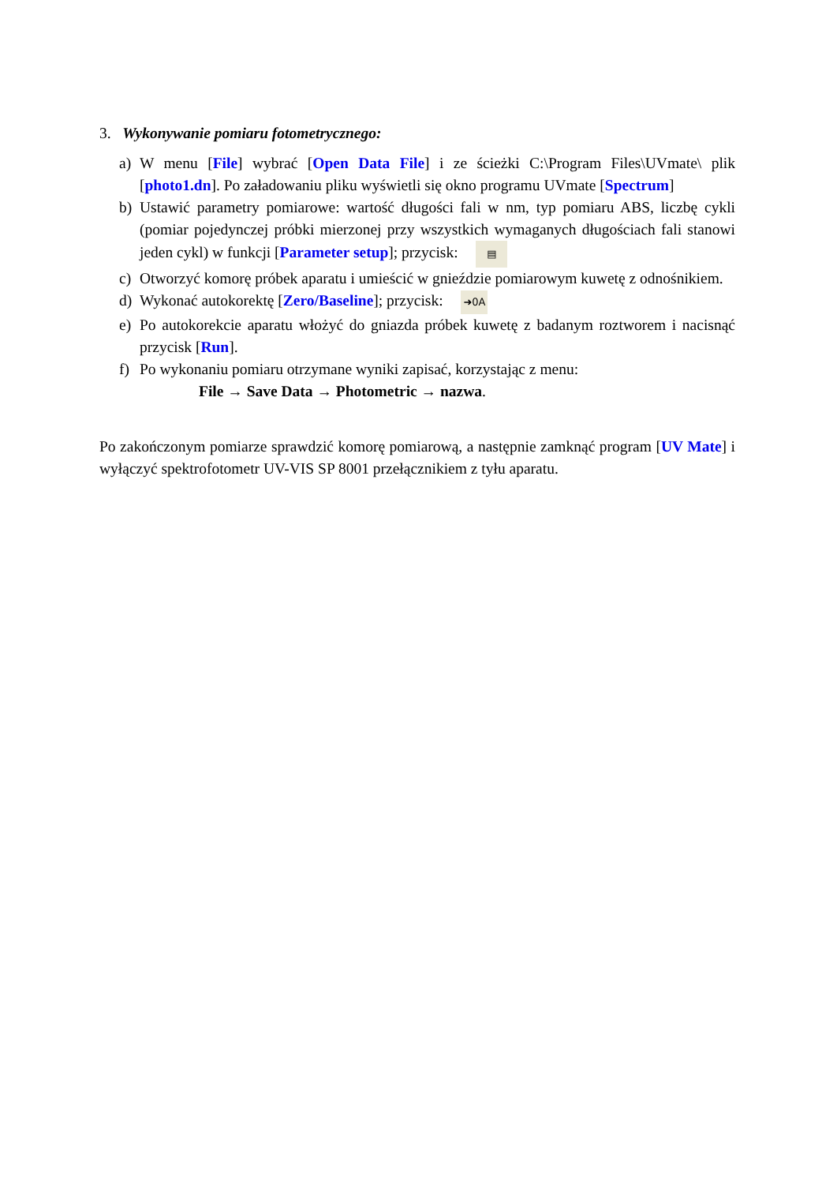3. Wykonywanie pomiaru fotometrycznego:
a) W menu [File] wybrać [Open Data File] i ze ścieżki C:\Program Files\UVmate\ plik [photo1.dn]. Po załadowaniu pliku wyświetli się okno programu UVmate [Spectrum]
b) Ustawić parametry pomiarowe: wartość długości fali w nm, typ pomiaru ABS, liczbę cykli (pomiar pojedynczej próbki mierzonej przy wszystkich wymaganych długościach fali stanowi jeden cykl) w funkcji [Parameter setup]; przycisk: ▤
c) Otworzyć komorę próbek aparatu i umieścić w gnieździe pomiarowym kuwetę z odnośnikiem.
d) Wykonać autokorektę [Zero/Baseline]; przycisk: ➜0A
e) Po autokorekcie aparatu włożyć do gniazda próbek kuwetę z badanym roztworem i nacisnąć przycisk [Run].
f) Po wykonaniu pomiaru otrzymane wyniki zapisać, korzystając z menu:
File → Save Data → Photometric → nazwa.
Po zakończonym pomiarze sprawdzić komorę pomiarową, a następnie zamknąć program [UV Mate] i wyłączyć spektrofotometr UV-VIS SP 8001 przełącznikiem z tyłu aparatu.